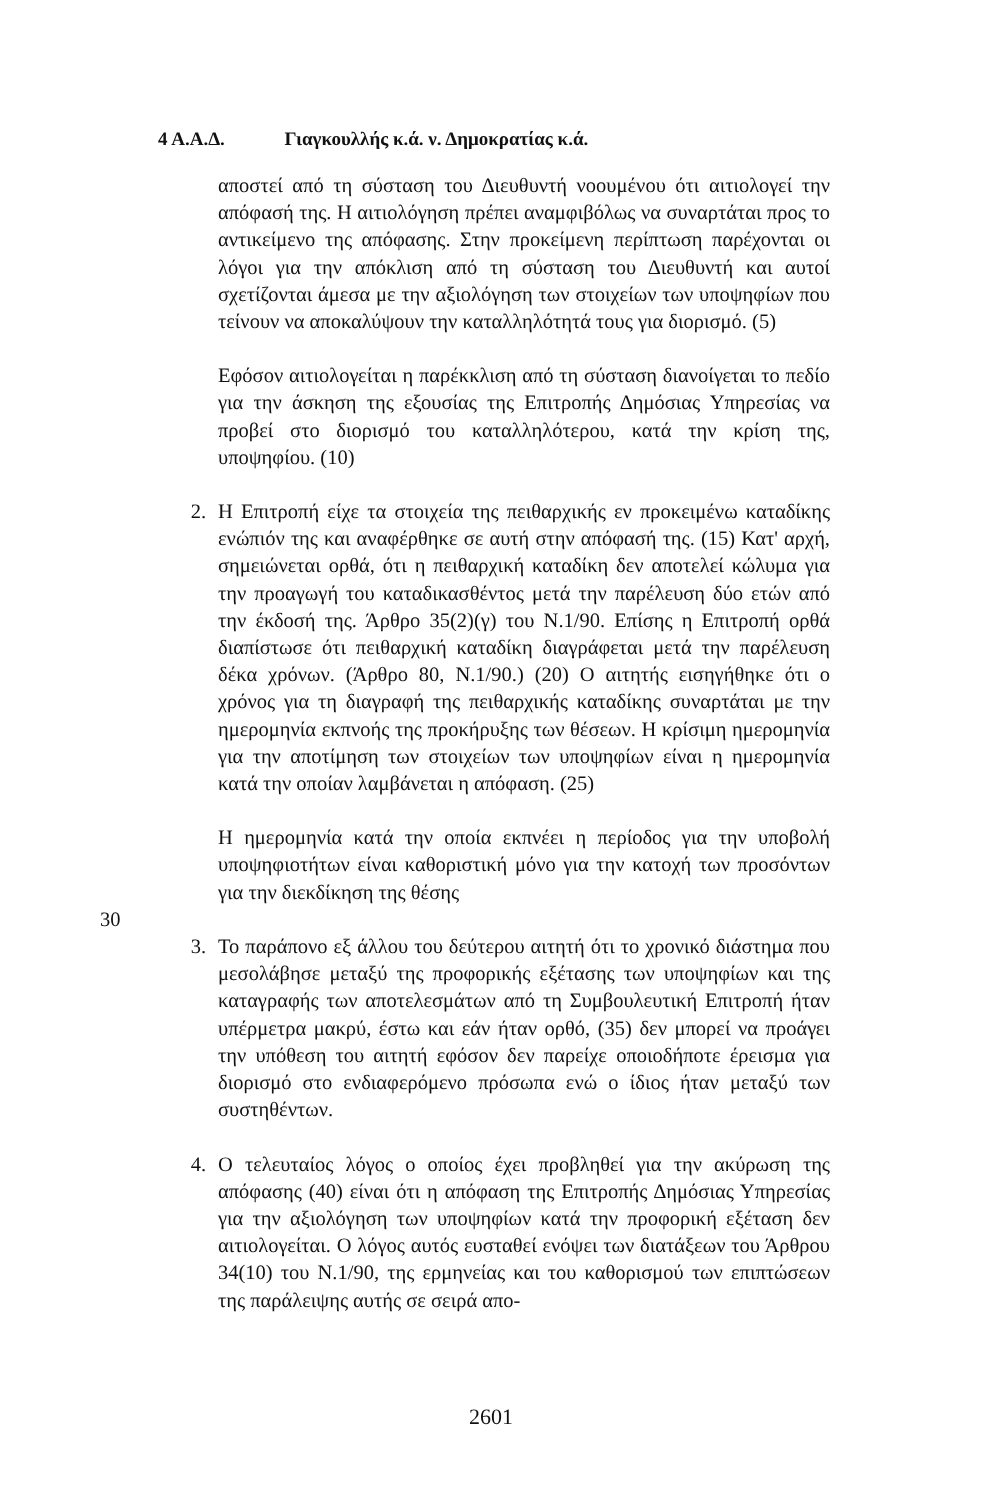4 Α.Α.Δ. Γιαγκουλλής κ.ά. ν. Δημοκρατίας κ.ά.
αποστεί από τη σύσταση του Διευθυντή νοουμένου ότι αιτιολογεί την απόφασή της. Η αιτιολόγηση πρέπει αναμφιβόλως να συναρτάται προς το αντικείμενο της απόφασης. Στην προκείμενη περίπτωση παρέχονται οι λόγοι για την απόκλιση από τη σύσταση του Διευθυντή και αυτοί σχετίζονται άμεσα με την αξιολόγηση των στοιχείων των υποψηφίων που τείνουν να αποκαλύψουν την καταλληλότητά τους για διορισμό. (5)
Εφόσον αιτιολογείται η παρέκκλιση από τη σύσταση διανοίγεται το πεδίο για την άσκηση της εξουσίας της Επιτροπής Δημόσιας Υπηρεσίας να προβεί στο διορισμό του καταλληλότερου, κατά την κρίση της, υποψηφίου. (10)
2. Η Επιτροπή είχε τα στοιχεία της πειθαρχικής εν προκειμένω καταδίκης ενώπιόν της και αναφέρθηκε σε αυτή στην απόφασή της. (15) Κατ' αρχή, σημειώνεται ορθά, ότι η πειθαρχική καταδίκη δεν αποτελεί κώλυμα για την προαγωγή του καταδικασθέντος μετά την παρέλευση δύο ετών από την έκδοσή της. Άρθρο 35(2)(γ) του Ν.1/90. Επίσης η Επιτροπή ορθά διαπίστωσε ότι πειθαρχική καταδίκη διαγράφεται μετά την παρέλευση δέκα χρόνων. (Άρθρο 80, Ν.1/90.) (20) Ο αιτητής εισηγήθηκε ότι ο χρόνος για τη διαγραφή της πειθαρχικής καταδίκης συναρτάται με την ημερομηνία εκπνοής της προκήρυξης των θέσεων. Η κρίσιμη ημερομηνία για την αποτίμηση των στοιχείων των υποψηφίων είναι η ημερομηνία κατά την οποίαν λαμβάνεται η απόφαση. (25)
Η ημερομηνία κατά την οποία εκπνέει η περίοδος για την υποβολή υποψηφιοτήτων είναι καθοριστική μόνο για την κατοχή των προσόντων για την διεκδίκηση της θέσης
30
3. Το παράπονο εξ άλλου του δεύτερου αιτητή ότι το χρονικό διάστημα που μεσολάβησε μεταξύ της προφορικής εξέτασης των υποψηφίων και της καταγραφής των αποτελεσμάτων από τη Συμβουλευτική Επιτροπή ήταν υπέρμετρα μακρύ, έστω και εάν ήταν ορθό, (35) δεν μπορεί να προάγει την υπόθεση του αιτητή εφόσον δεν παρείχε οποιοδήποτε έρεισμα για διορισμό στο ενδιαφερόμενο πρόσωπα ενώ ο ίδιος ήταν μεταξύ των συστηθέντων.
4. Ο τελευταίος λόγος ο οποίος έχει προβληθεί για την ακύρωση της απόφασης (40) είναι ότι η απόφαση της Επιτροπής Δημόσιας Υπηρεσίας για την αξιολόγηση των υποψηφίων κατά την προφορική εξέταση δεν αιτιολογείται. Ο λόγος αυτός ευσταθεί ενόψει των διατάξεων του Άρθρου 34(10) του Ν.1/90, της ερμηνείας και του καθορισμού των επιπτώσεων της παράλειψης αυτής σε σειρά απο-
2601